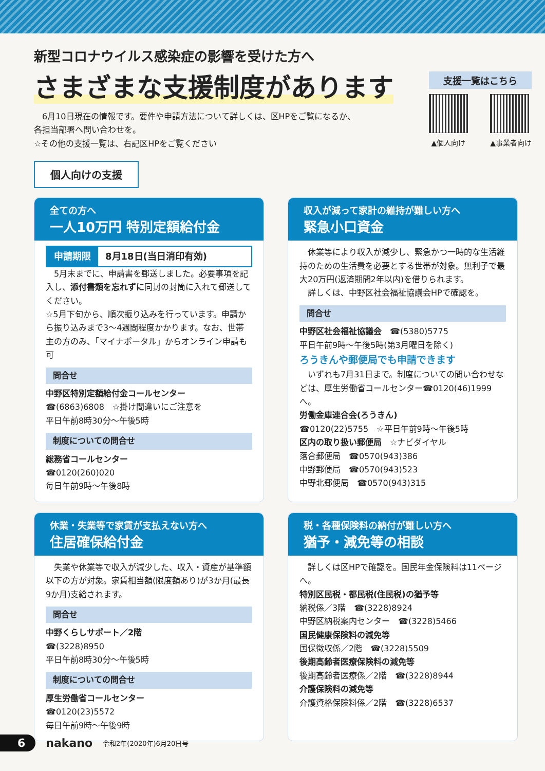新型コロナウイルス感染症の影響を受けた方へ
さまざまな支援制度があります
　6月10日現在の情報です。要件や申請方法について詳しくは、区HPをご覧になるか、
各担当部署へ問い合わせを。
☆その他の支援一覧は、右記区HPをご覧ください
支援一覧はこちら
▲個人向け ▲事業者向け
個人向けの支援
全ての方へ
一人10万円 特別定額給付金
申請期限 8月18日(当日消印有効)
　5月末までに、申請書を郵送しました。必要事項を記入し、添付書類を忘れずに同封の封筒に入れて郵送してください。
☆5月下旬から、順次振り込みを行っています。申請から振り込みまで3～4週間程度かかります。なお、世帯主の方のみ、「マイナポータル」からオンライン申請も可
問合せ
中野区特別定額給付金コールセンター
☎(6863)6808　☆掛け間違いにご注意を
平日午前8時30分～午後5時
制度についての問合せ
総務省コールセンター
☎0120(260)020
毎日午前9時～午後8時
収入が減って家計の維持が難しい方へ
緊急小口資金
　休業等により収入が減少し、緊急かつ一時的な生活維持のための生活費を必要とする世帯が対象。無利子で最大20万円(返済期間2年以内)を借りられます。
　詳しくは、中野区社会福祉協議会HPで確認を。
問合せ
中野区社会福祉協議会　☎(5380)5775
平日午前9時～午後5時(第3月曜日を除く)
ろうきんや郵便局でも申請できます
　いずれも7月31日まで。制度についての問い合わせなどは、厚生労働省コールセンター☎0120(46)1999へ。
労働金庫連合会(ろうきん)
☎0120(22)5755　☆平日午前9時～午後5時
区内の取り扱い郵便局　☆ナビダイヤル
落合郵便局　☎0570(943)386
中野郵便局　☎0570(943)523
中野北郵便局　☎0570(943)315
休業・失業等で家賃が支払えない方へ
住居確保給付金
　失業や休業等で収入が減少した、収入・資産が基準額以下の方が対象。家賃相当額(限度額あり)が3か月(最長9か月)支給されます。
問合せ
中野くらしサポート／2階
☎(3228)8950
平日午前8時30分～午後5時
制度についての問合せ
厚生労働省コールセンター
☎0120(23)5572
毎日午前9時～午後9時
税・各種保険料の納付が難しい方へ
猶予・減免等の相談
　詳しくは区HPで確認を。国民年金保険料は11ページへ。
特別区民税・都民税(住民税)の猶予等
納税係／3階　☎(3228)8924
中野区納税案内センター　☎(3228)5466
国民健康保険料の減免等
国保徴収係／2階　☎(3228)5509
後期高齢者医療保険料の減免等
後期高齢者医療係／2階　☎(3228)8944
介護保険料の減免等
介護資格保険料係／2階　☎(3228)6537
6 nakano 令和2年(2020年)6月20日号